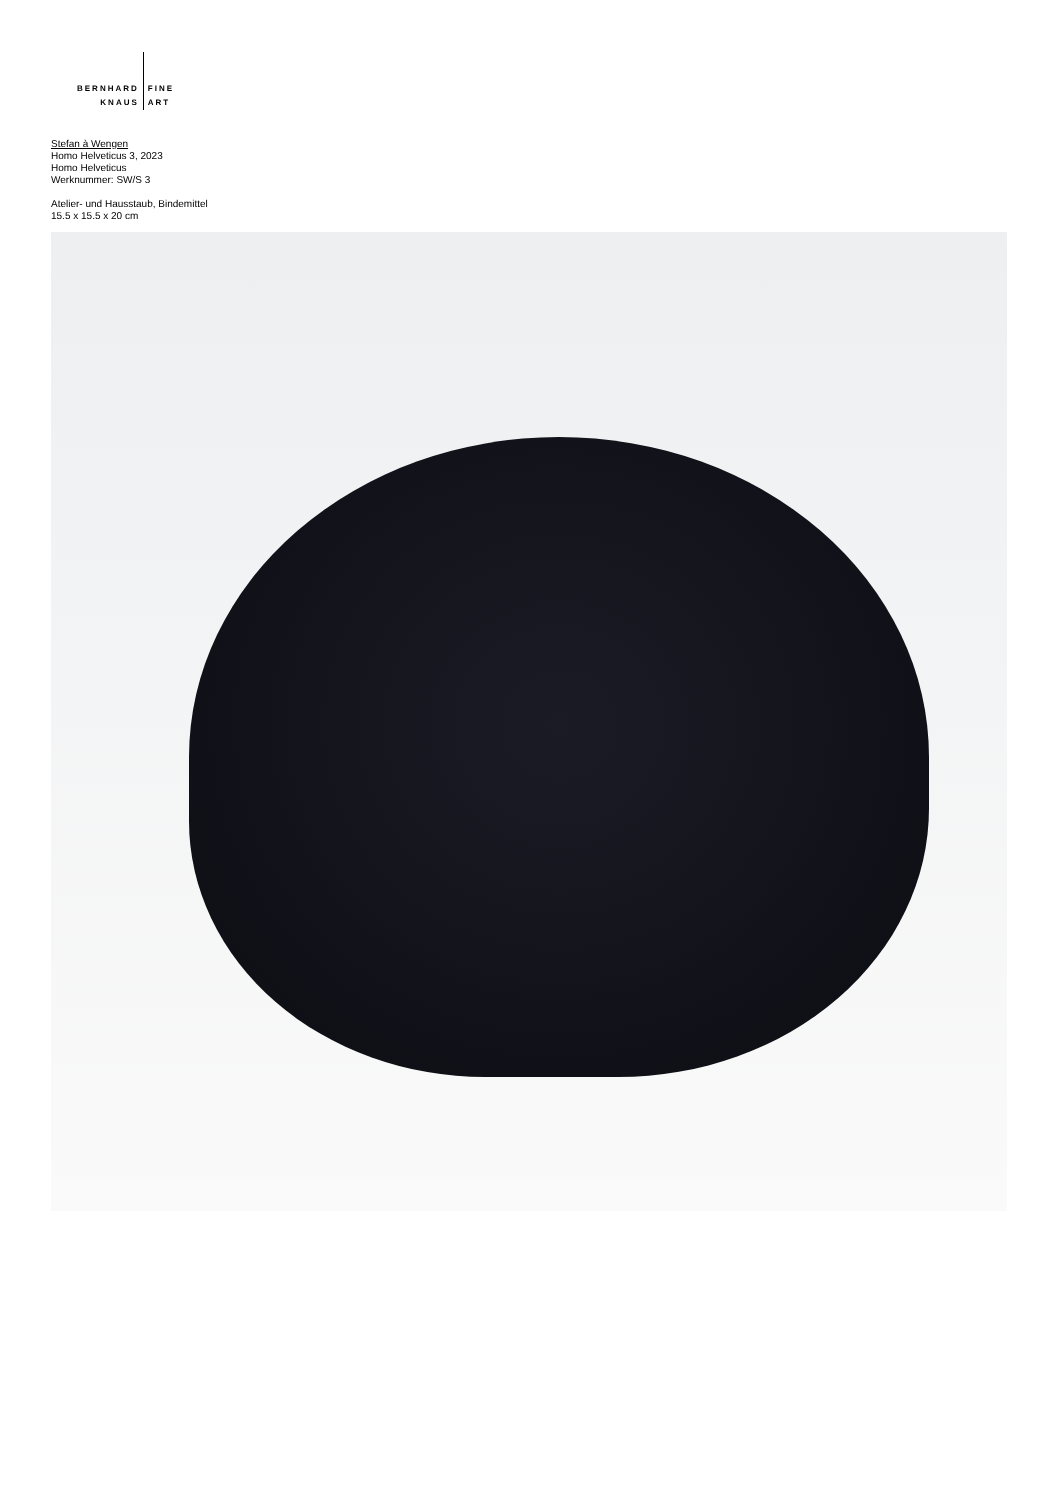BERNHARD
KNAUS
FINE
ART
Stefan à Wengen
Homo Helveticus 3, 2023
Homo Helveticus
Werknummer: SW/S 3
Atelier- und Hausstaub, Bindemittel
15.5 x 15.5 x 20 cm